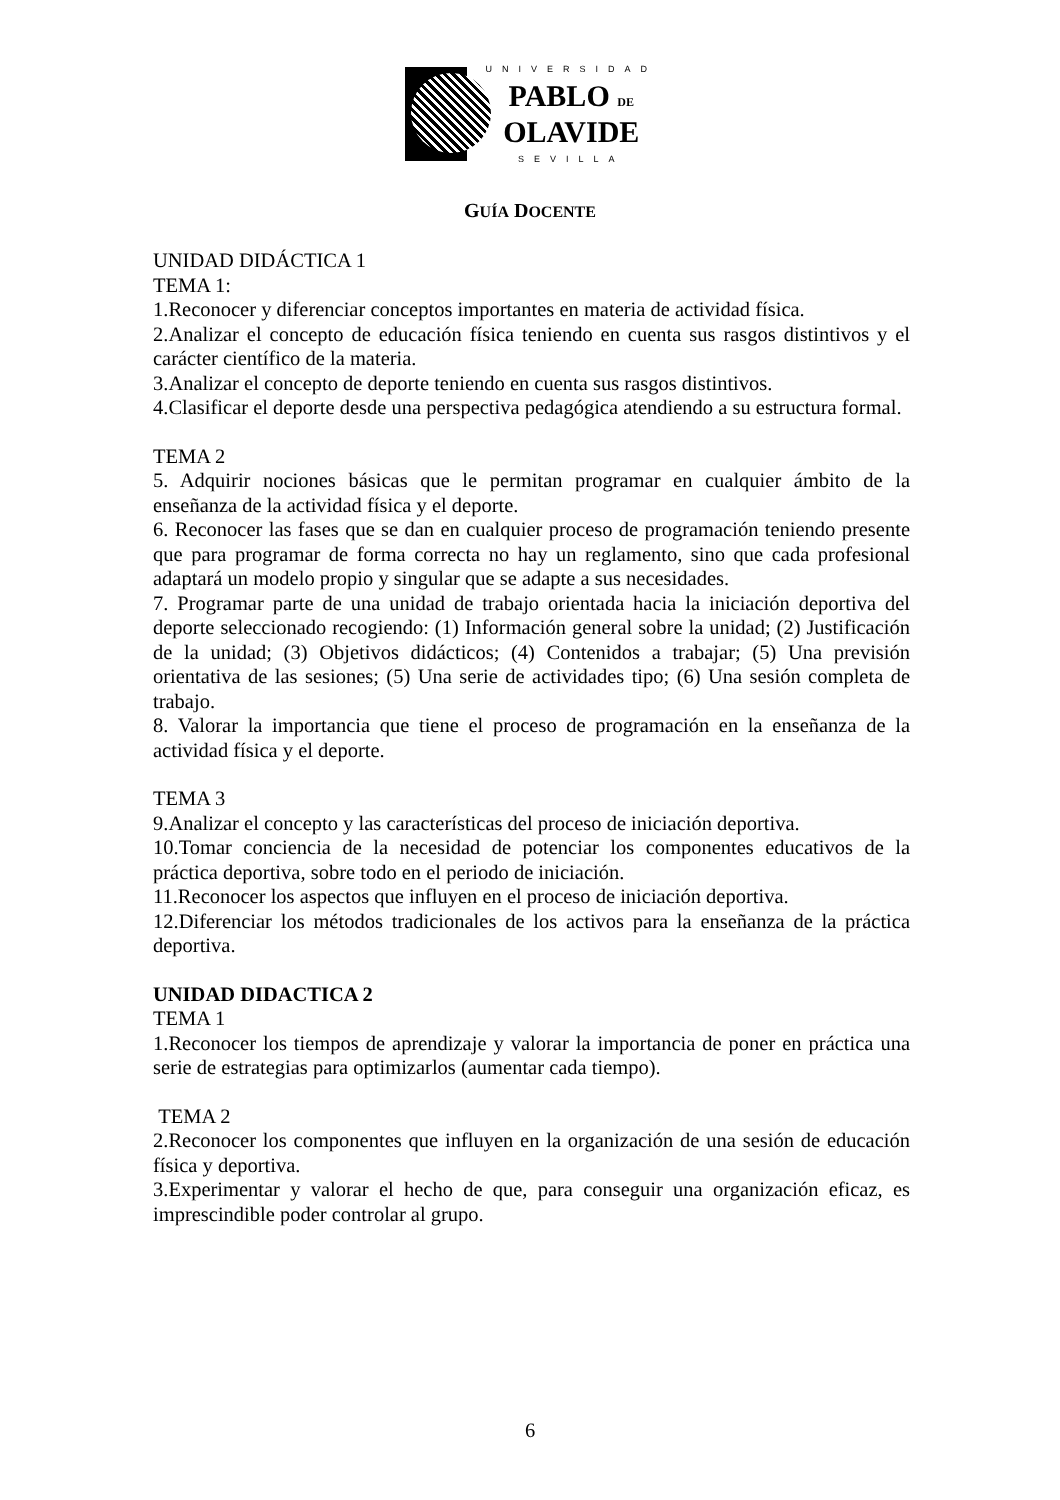UNIVERSIDAD
PABLO DE
OLAVIDE
SEVILLA
GUÍA DOCENTE
UNIDAD DIDÁCTICA 1
TEMA 1:
1.Reconocer y diferenciar conceptos importantes en materia de actividad física.
2.Analizar el concepto de educación física teniendo en cuenta sus rasgos distintivos y el carácter científico de la materia.
3.Analizar el concepto de deporte teniendo en cuenta sus rasgos distintivos.
4.Clasificar el deporte desde una perspectiva pedagógica atendiendo a su estructura formal.
TEMA 2
5. Adquirir nociones básicas que le permitan programar en cualquier ámbito de la enseñanza de la actividad física y el deporte.
6. Reconocer las fases que se dan en cualquier proceso de programación teniendo presente que para programar de forma correcta no hay un reglamento, sino que cada profesional adaptará un modelo propio y singular que se adapte a sus necesidades.
7. Programar parte de una unidad de trabajo orientada hacia la iniciación deportiva del deporte seleccionado recogiendo: (1) Información general sobre la unidad; (2) Justificación de la unidad; (3) Objetivos didácticos; (4) Contenidos a trabajar; (5) Una previsión orientativa de las sesiones; (5) Una serie de actividades tipo; (6) Una sesión completa de trabajo.
8. Valorar la importancia que tiene el proceso de programación en la enseñanza de la actividad física y el deporte.
TEMA 3
9.Analizar el concepto y las características del proceso de iniciación deportiva.
10.Tomar conciencia de la necesidad de potenciar los componentes educativos de la práctica deportiva, sobre todo en el periodo de iniciación.
11.Reconocer los aspectos que influyen en el proceso de iniciación deportiva.
12.Diferenciar los métodos tradicionales de los activos para la enseñanza de la práctica deportiva.
UNIDAD DIDACTICA 2
TEMA 1
1.Reconocer los tiempos de aprendizaje y valorar la importancia de poner en práctica una serie de estrategias para optimizarlos (aumentar cada tiempo).
TEMA 2
2.Reconocer los componentes que influyen en la organización de una sesión de educación física y deportiva.
3.Experimentar y valorar el hecho de que, para conseguir una organización eficaz, es imprescindible poder controlar al grupo.
6